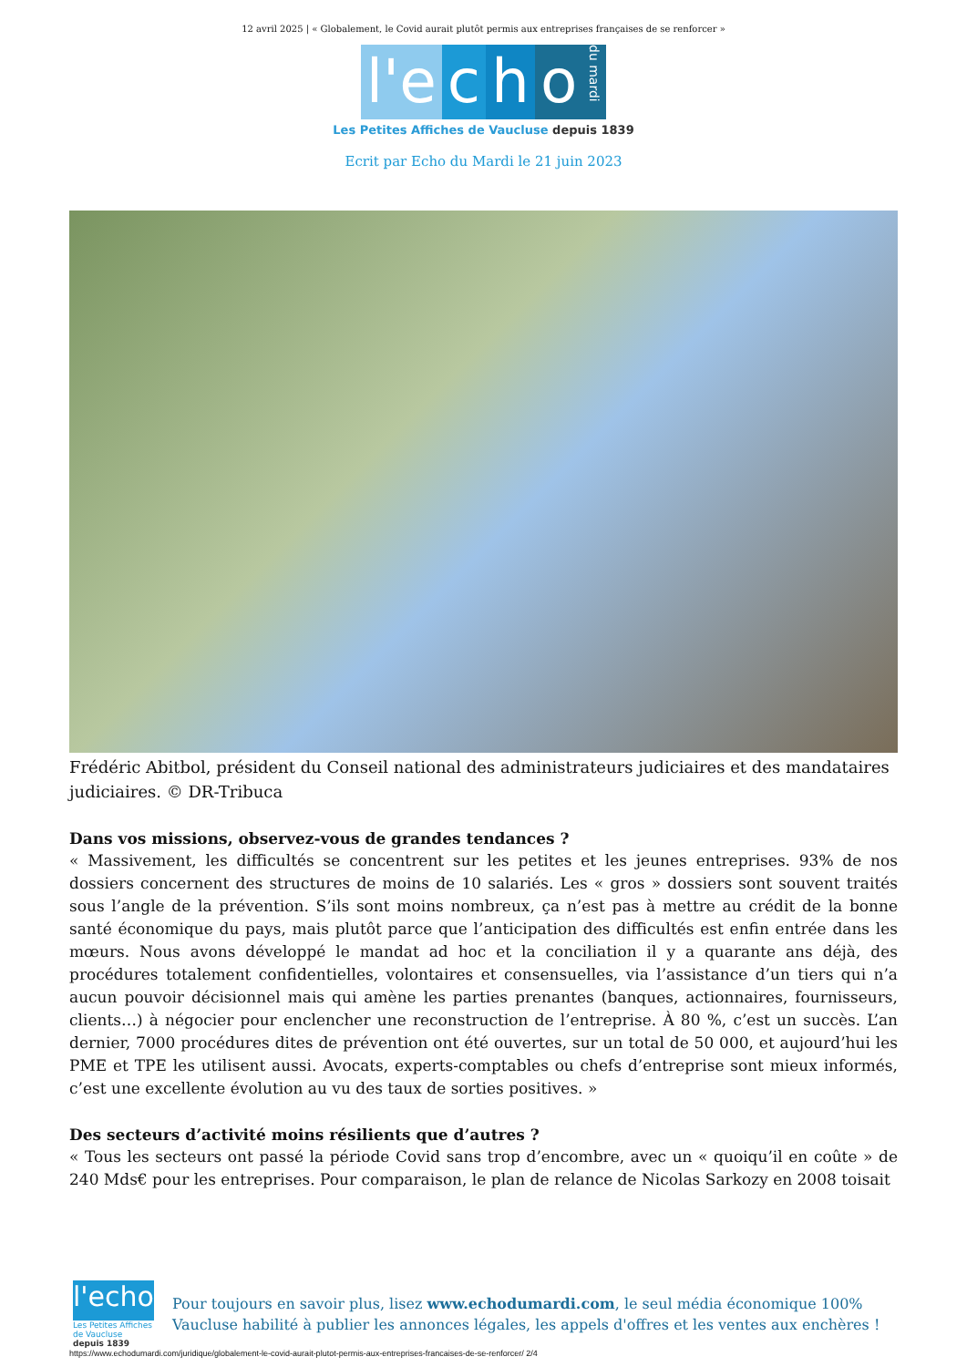12 avril 2025 | « Globalement, le Covid aurait plutôt permis aux entreprises françaises de se renforcer »
l'e c h o du mardi
Les Petites Affiches de Vaucluse depuis 1839
Ecrit par Echo du Mardi le 21 juin 2023
Frédéric Abitbol, président du Conseil national des administrateurs judiciaires et des mandataires judiciaires. © DR-Tribuca
Dans vos missions, observez-vous de grandes tendances ?
« Massivement, les difficultés se concentrent sur les petites et les jeunes entreprises. 93% de nos dossiers concernent des structures de moins de 10 salariés. Les « gros » dossiers sont souvent traités sous l’angle de la prévention. S’ils sont moins nombreux, ça n’est pas à mettre au crédit de la bonne santé économique du pays, mais plutôt parce que l’anticipation des difficultés est enfin entrée dans les mœurs. Nous avons développé le mandat ad hoc et la conciliation il y a quarante ans déjà, des procédures totalement confidentielles, volontaires et consensuelles, via l’assistance d’un tiers qui n’a aucun pouvoir décisionnel mais qui amène les parties prenantes (banques, actionnaires, fournisseurs, clients…) à négocier pour enclencher une reconstruction de l’entreprise. À 80 %, c’est un succès. L’an dernier, 7000 procédures dites de prévention ont été ouvertes, sur un total de 50 000, et aujourd’hui les PME et TPE les utilisent aussi. Avocats, experts-comptables ou chefs d’entreprise sont mieux informés, c’est une excellente évolution au vu des taux de sorties positives. »
Des secteurs d’activité moins résilients que d’autres ?
« Tous les secteurs ont passé la période Covid sans trop d’encombre, avec un « quoiqu’il en coûte » de 240 Mds€ pour les entreprises. Pour comparaison, le plan de relance de Nicolas Sarkozy en 2008 toisait
l'echo
Les Petites Affiches de Vaucluse depuis 1839
Pour toujours en savoir plus, lisez www.echodumardi.com, le seul média économique 100% Vaucluse habilité à publier les annonces légales, les appels d'offres et les ventes aux enchères !
https://www.echodumardi.com/juridique/globalement-le-covid-aurait-plutot-permis-aux-entreprises-francaises-de-se-renforcer/ 2/4